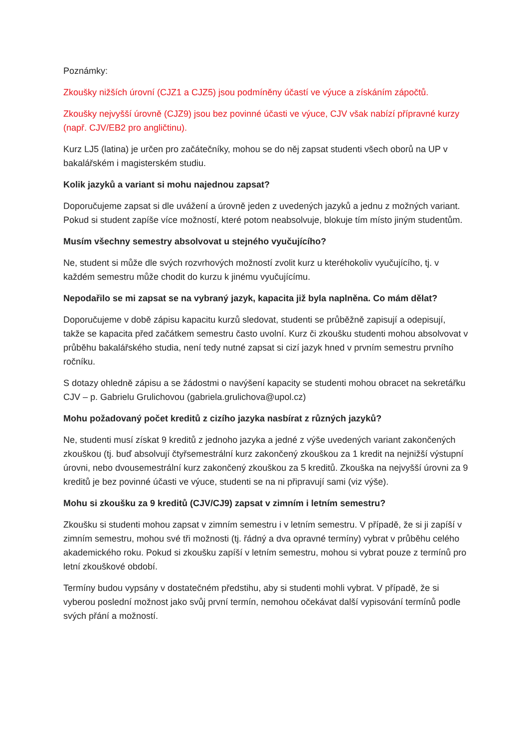Poznámky:
Zkoušky nižších úrovní (CJZ1 a CJZ5) jsou podmíněny účastí ve výuce a získáním zápočtů.
Zkoušky nejvyšší úrovně (CJZ9) jsou bez povinné účasti ve výuce, CJV však nabízí přípravné kurzy (např. CJV/EB2 pro angličtinu).
Kurz LJ5 (latina) je určen pro začátečníky, mohou se do něj zapsat studenti všech oborů na UP v bakalářském i magisterském studiu.
Kolik jazyků a variant si mohu najednou zapsat?
Doporučujeme zapsat si dle uvážení a úrovně jeden z uvedených jazyků a jednu z možných variant. Pokud si student zapíše více možností, které potom neabsolvuje, blokuje tím místo jiným studentům.
Musím všechny semestry absolvovat u stejného vyučujícího?
Ne, student si může dle svých rozvrhových možností zvolit kurz u kteréhokoliv vyučujícího, tj. v každém semestru může chodit do kurzu k jinému vyučujícímu.
Nepodařilo se mi zapsat se na vybraný jazyk, kapacita již byla naplněna. Co mám dělat?
Doporučujeme v době zápisu kapacitu kurzů sledovat, studenti se průběžně zapisují a odepisují, takže se kapacita před začátkem semestru často uvolní. Kurz či zkoušku studenti mohou absolvovat v průběhu bakalářského studia, není tedy nutné zapsat si cizí jazyk hned v prvním semestru prvního ročníku.
S dotazy ohledně zápisu a se žádostmi o navýšení kapacity se studenti mohou obracet na sekretářku CJV – p. Gabrielu Grulichovou (gabriela.grulichova@upol.cz)
Mohu požadovaný počet kreditů z cizího jazyka nasbírat z různých jazyků?
Ne, studenti musí získat 9 kreditů z jednoho jazyka a jedné z výše uvedených variant zakončených zkouškou (tj. buď absolvují čtyřsemestrální kurz zakončený zkouškou za 1 kredit na nejnižší výstupní úrovni, nebo dvousemestrální kurz zakončený zkouškou za 5 kreditů. Zkouška na nejvyšší úrovni za 9 kreditů je bez povinné účasti ve výuce, studenti se na ni připravují sami (viz výše).
Mohu si zkoušku za 9 kreditů (CJV/CJ9) zapsat v zimním i letním semestru?
Zkoušku si studenti mohou zapsat v zimním semestru i v letním semestru. V případě, že si ji zapíší v zimním semestru, mohou své tři možnosti (tj. řádný a dva opravné termíny) vybrat v průběhu celého akademického roku. Pokud si zkoušku zapíší v letním semestru, mohou si vybrat pouze z termínů pro letní zkouškové období.
Termíny budou vypsány v dostatečném předstihu, aby si studenti mohli vybrat. V případě, že si vyberou poslední možnost jako svůj první termín, nemohou očekávat další vypisování termínů podle svých přání a možností.